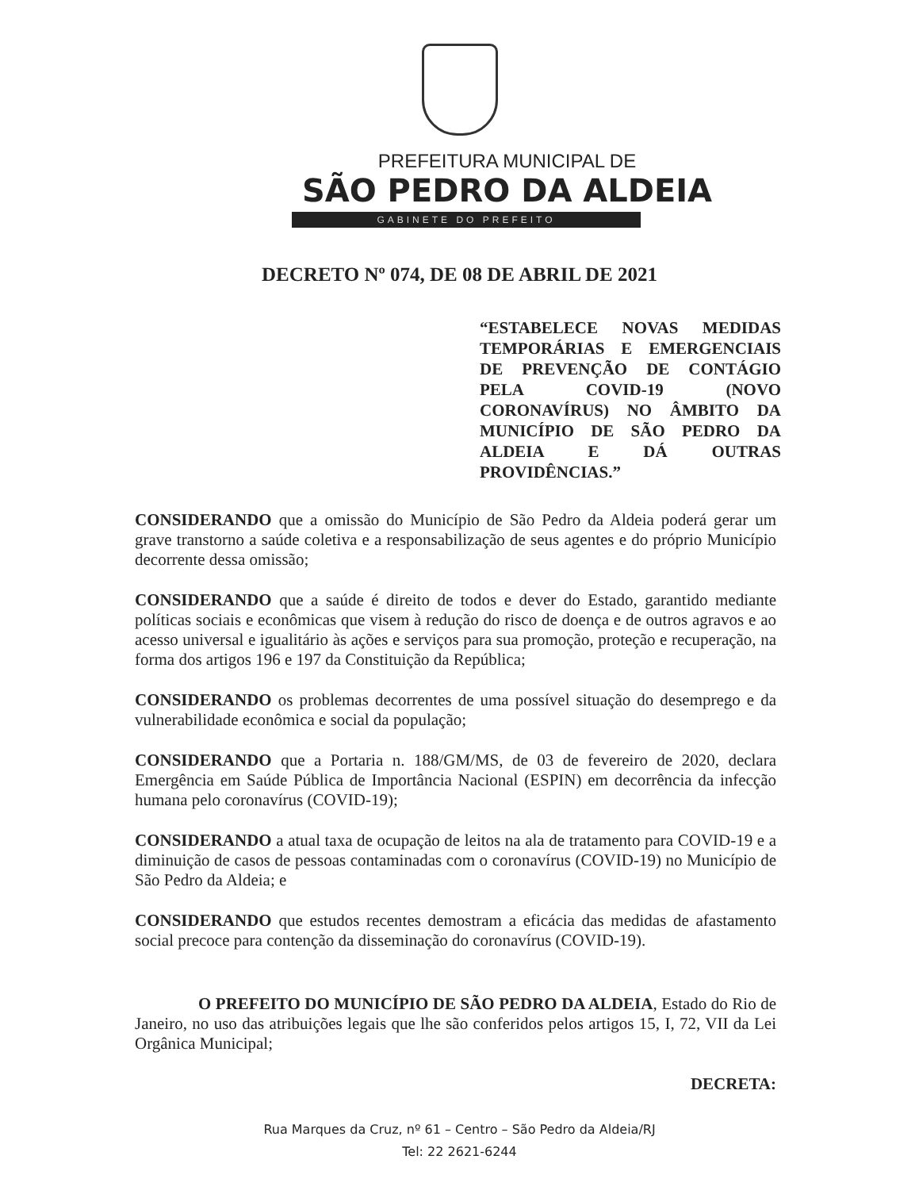PREFEITURA MUNICIPAL DE
SÃO PEDRO DA ALDEIA
GABINETE DO PREFEITO
DECRETO Nº 074, DE 08 DE ABRIL DE 2021
“ESTABELECE NOVAS MEDIDAS TEMPORÁRIAS E EMERGENCIAIS DE PREVENÇÃO DE CONTÁGIO PELA COVID-19 (NOVO CORONAVÍRUS) NO ÂMBITO DA MUNICÍPIO DE SÃO PEDRO DA ALDEIA E DÁ OUTRAS PROVIDÊNCIAS.”
CONSIDERANDO que a omissão do Município de São Pedro da Aldeia poderá gerar um grave transtorno a saúde coletiva e a responsabilização de seus agentes e do próprio Município decorrente dessa omissão;
CONSIDERANDO que a saúde é direito de todos e dever do Estado, garantido mediante políticas sociais e econômicas que visem à redução do risco de doença e de outros agravos e ao acesso universal e igualitário às ações e serviços para sua promoção, proteção e recuperação, na forma dos artigos 196 e 197 da Constituição da República;
CONSIDERANDO os problemas decorrentes de uma possível situação do desemprego e da vulnerabilidade econômica e social da população;
CONSIDERANDO que a Portaria n. 188/GM/MS, de 03 de fevereiro de 2020, declara Emergência em Saúde Pública de Importância Nacional (ESPIN) em decorrência da infecção humana pelo coronavírus (COVID-19);
CONSIDERANDO a atual taxa de ocupação de leitos na ala de tratamento para COVID-19 e a diminuição de casos de pessoas contaminadas com o coronavírus (COVID-19) no Município de São Pedro da Aldeia; e
CONSIDERANDO que estudos recentes demostram a eficácia das medidas de afastamento social precoce para contenção da disseminação do coronavírus (COVID-19).
O PREFEITO DO MUNICÍPIO DE SÃO PEDRO DA ALDEIA, Estado do Rio de Janeiro, no uso das atribuições legais que lhe são conferidos pelos artigos 15, I, 72, VII da Lei Orgânica Municipal;
DECRETA:
Rua Marques da Cruz, nº 61 – Centro – São Pedro da Aldeia/RJ
Tel: 22 2621-6244